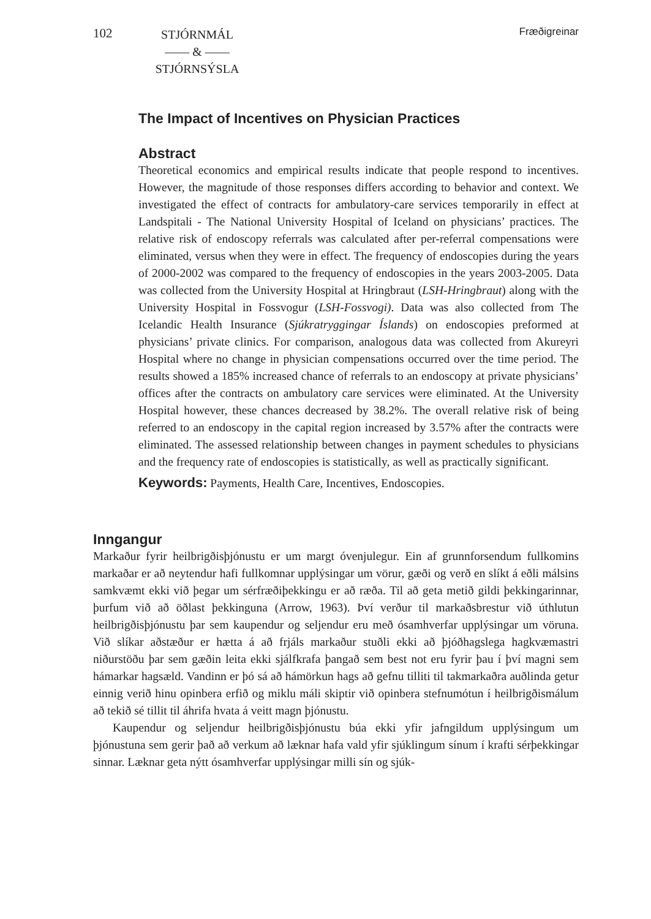102
STJÓRNMÁL
—— & ——
STJÓRNSÝSLA
Fræðigreinar
The Impact of Incentives on Physician Practices
Abstract
Theoretical economics and empirical results indicate that people respond to incentives. However, the magnitude of those responses differs according to behavior and context. We investigated the effect of contracts for ambulatory-care services temporarily in effect at Landspitali - The National University Hospital of Iceland on physicians’ practices. The relative risk of endoscopy referrals was calculated after per-referral compensations were eliminated, versus when they were in effect. The frequency of endoscopies during the years of 2000-2002 was compared to the frequency of endoscopies in the years 2003-2005. Data was collected from the University Hospital at Hringbraut (LSH-Hringbraut) along with the University Hospital in Fossvogur (LSH-Fossvogi). Data was also collected from The Icelandic Health Insurance (Sjúkratryggingar Íslands) on endoscopies preformed at physicians’ private clinics. For comparison, analogous data was collected from Akureyri Hospital where no change in physician compensations occurred over the time period. The results showed a 185% increased chance of referrals to an endoscopy at private physicians’ offices after the contracts on ambulatory care services were eliminated. At the University Hospital however, these chances decreased by 38.2%. The overall relative risk of being referred to an endoscopy in the capital region increased by 3.57% after the contracts were eliminated. The assessed relationship between changes in payment schedules to physicians and the frequency rate of endoscopies is statistically, as well as practically significant.
Keywords: Payments, Health Care, Incentives, Endoscopies.
Inngangur
Markaður fyrir heilbrigðisþjónustu er um margt óvenjulegur. Ein af grunnforsendum fullkomins markaðar er að neytendur hafi fullkomnar upplýsingar um vörur, gæði og verð en slíkt á eðli málsins samkvæmt ekki við þegar um sérfræðiþekkingu er að ræða. Til að geta metið gildi þekkingarinnar, þurfum við að öðlast þekkinguna (Arrow, 1963). Því verður til markaðsbrestur við úthlutun heilbrigðisþjónustu þar sem kaupendur og seljendur eru með ósamhverfar upplýsingar um vöruna. Við slíkar aðstæður er hætta á að frjáls markaður stuðli ekki að þjóðhagslega hagkvæmastri niðurstöðu þar sem gæðin leita ekki sjálfkrafa þangað sem best not eru fyrir þau í því magni sem hámarkar hagsæld. Vandinn er þó sá að hámörkun hags að gefnu tilliti til takmarkaðra auðlinda getur einnig verið hinu opinbera erfið og miklu máli skiptir við opinbera stefnumótun í heilbrigðismálum að tekið sé tillit til áhrifa hvata á veitt magn þjónustu.
Kaupendur og seljendur heilbrigðisþjónustu búa ekki yfir jafngildum upplýsingum um þjónustuna sem gerir það að verkum að læknar hafa vald yfir sjúklingum sínum í krafti sérþekkingar sinnar. Læknar geta nýtt ósamhverfar upplýsingar milli sín og sjúk-